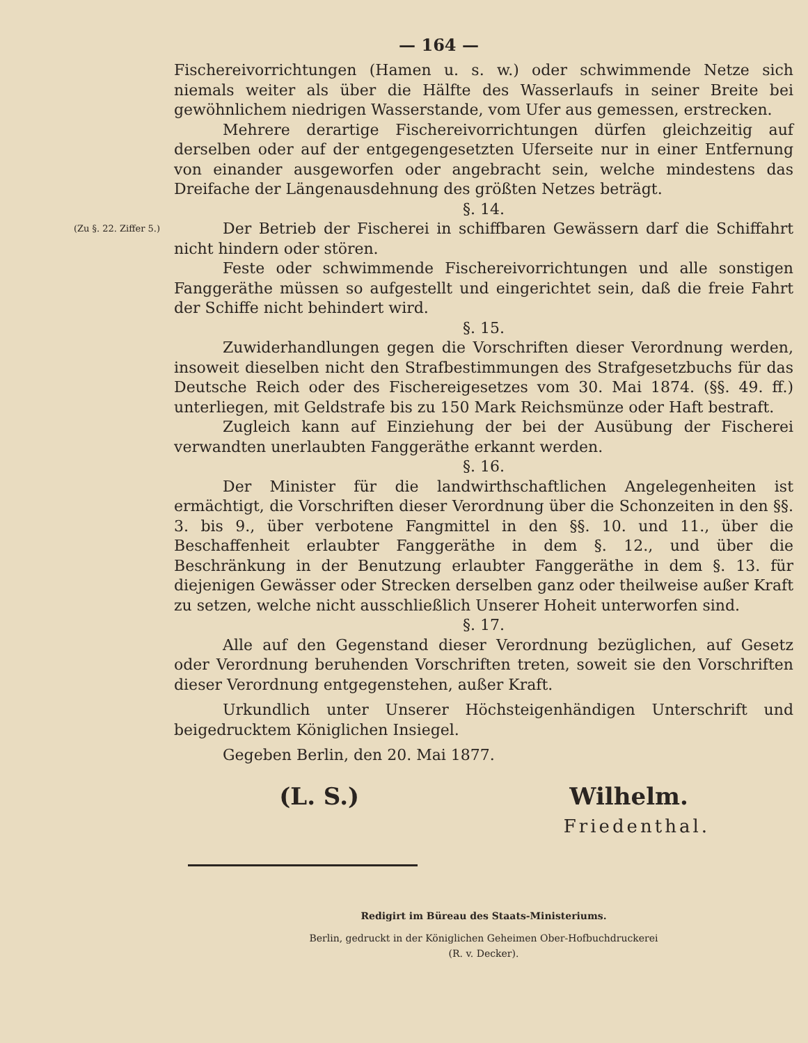— 164 —
Fischereivorrichtungen (Hamen u. s. w.) oder schwimmende Netze sich niemals weiter als über die Hälfte des Wasserlaufs in seiner Breite bei gewöhnlichem niedrigen Wasserstande, vom Ufer aus gemessen, erstrecken.
Mehrere derartige Fischereivorrichtungen dürfen gleichzeitig auf derselben oder auf der entgegengesetzten Uferseite nur in einer Entfernung von einander ausgeworfen oder angebracht sein, welche mindestens das Dreifache der Längenausdehnung des größten Netzes beträgt.
§. 14.
(Zu §. 22. Ziffer 5.)
Der Betrieb der Fischerei in schiffbaren Gewässern darf die Schiffahrt nicht hindern oder stören.
Feste oder schwimmende Fischereivorrichtungen und alle sonstigen Fanggeräthe müssen so aufgestellt und eingerichtet sein, daß die freie Fahrt der Schiffe nicht behindert wird.
§. 15.
Zuwiderhandlungen gegen die Vorschriften dieser Verordnung werden, insoweit dieselben nicht den Strafbestimmungen des Strafgesetzbuchs für das Deutsche Reich oder des Fischereigesetzes vom 30. Mai 1874. (§§. 49. ff.) unterliegen, mit Geldstrafe bis zu 150 Mark Reichsmünze oder Haft bestraft.
Zugleich kann auf Einziehung der bei der Ausübung der Fischerei verwandten unerlaubten Fanggeräthe erkannt werden.
§. 16.
Der Minister für die landwirthschaftlichen Angelegenheiten ist ermächtigt, die Vorschriften dieser Verordnung über die Schonzeiten in den §§. 3. bis 9., über verbotene Fangmittel in den §§. 10. und 11., über die Beschaffenheit erlaubter Fanggeräthe in dem §. 12., und über die Beschränkung in der Benutzung erlaubter Fanggeräthe in dem §. 13. für diejenigen Gewässer oder Strecken derselben ganz oder theilweise außer Kraft zu setzen, welche nicht ausschließlich Unserer Hoheit unterworfen sind.
§. 17.
Alle auf den Gegenstand dieser Verordnung bezüglichen, auf Gesetz oder Verordnung beruhenden Vorschriften treten, soweit sie den Vorschriften dieser Verordnung entgegenstehen, außer Kraft.
Urkundlich unter Unserer Höchsteigenhändigen Unterschrift und beigedrucktem Königlichen Insiegel.
Gegeben Berlin, den 20. Mai 1877.
(L. S.) Wilhelm.
Friedenthal.
Redigirt im Büreau des Staats-Ministeriums.
Berlin, gedruckt in der Königlichen Geheimen Ober-Hofbuchdruckerei
(R. v. Decker).